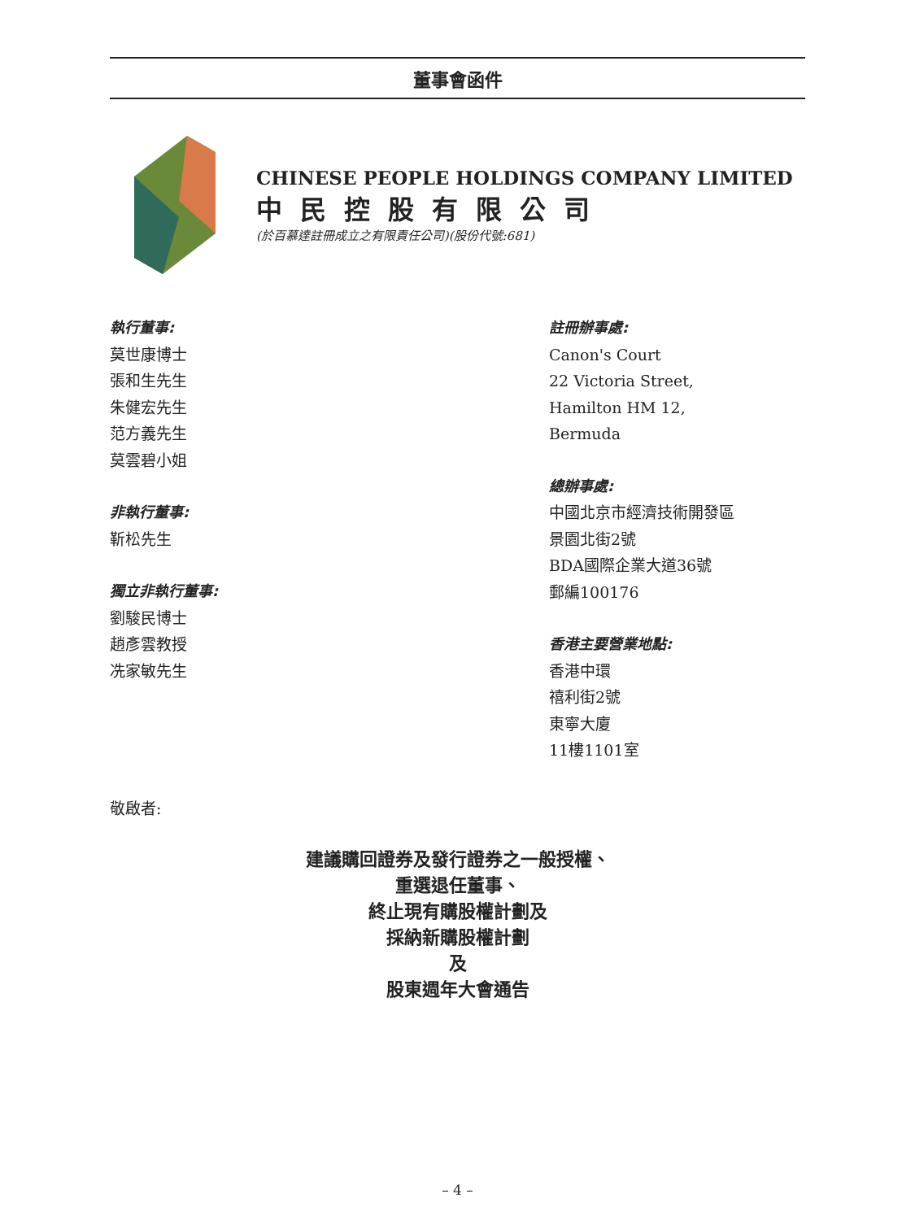董事會函件
CHINESE PEOPLE HOLDINGS COMPANY LIMITED
中民控股有限公司
(於百慕達註冊成立之有限責任公司)(股份代號:681)
執行董事:
莫世康博士
張和生先生
朱健宏先生
范方義先生
莫雲碧小姐
非執行董事:
靳松先生
獨立非執行董事:
劉駿民博士
趙彥雲教授
冼家敏先生
註冊辦事處:
Canon's Court
22 Victoria Street,
Hamilton HM 12,
Bermuda
總辦事處:
中國北京市經濟技術開發區
景園北街2號
BDA國際企業大道36號
郵編100176
香港主要營業地點:
香港中環
禧利街2號
東寧大廈
11樓1101室
敬啟者:
建議購回證券及發行證券之一般授權、
重選退任董事、
終止現有購股權計劃及
採納新購股權計劃
及
股東週年大會通告
– 4 –